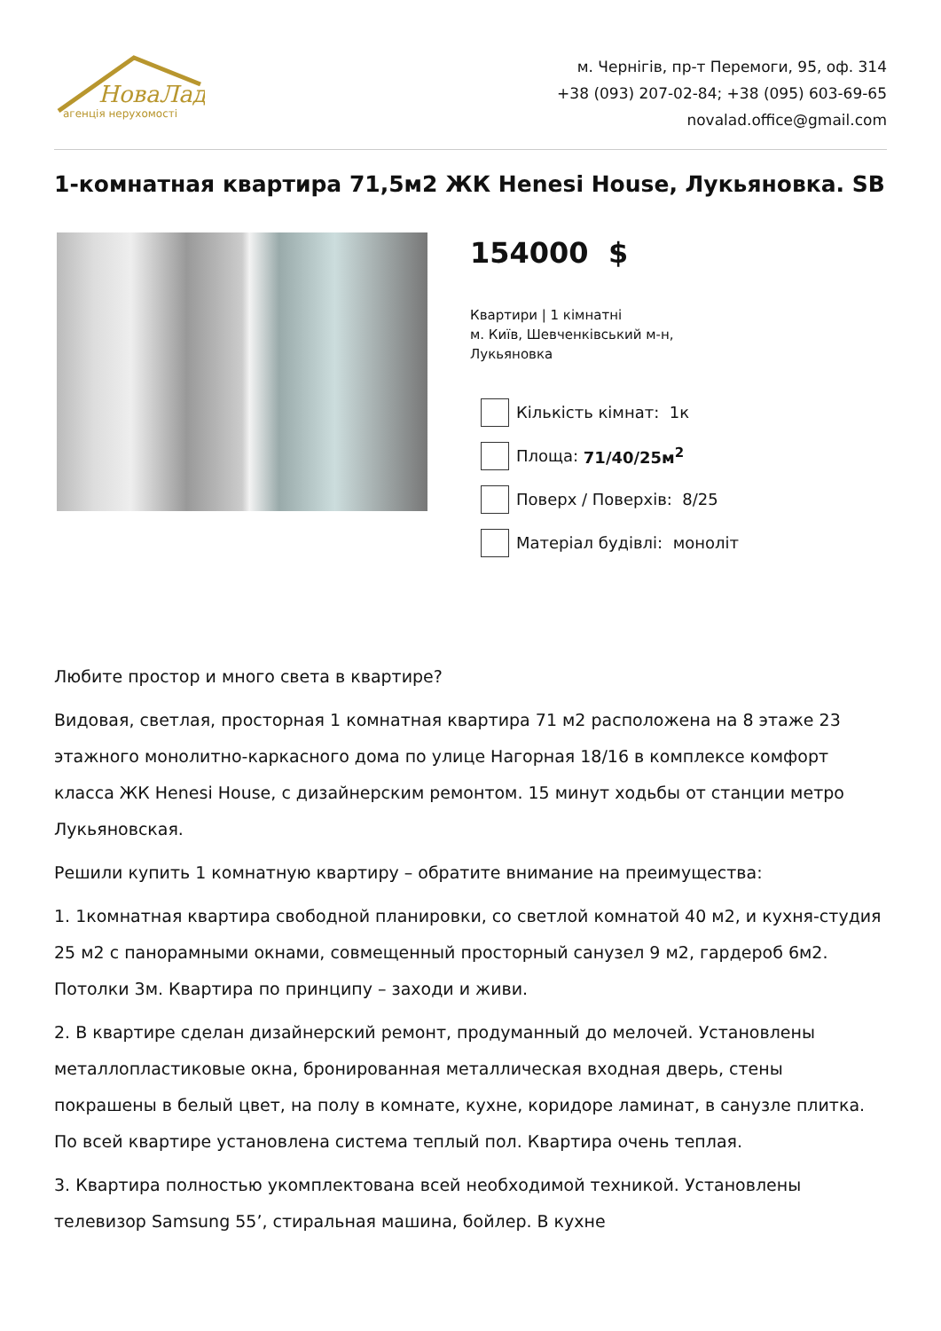НоваЛад
агенція нерухомості
м. Чернігів, пр-т Перемоги, 95, оф. 314
+38 (093) 207-02-84; +38 (095) 603-69-65
novalad.office@gmail.com
1-комнатная квартира 71,5м2 ЖК Henesi House, Лукьяновка. SB
154000 $
Квартири | 1 кімнатні
м. Київ, Шевченківський м-н,
Лукьяновка
Кількість кімнат: 1к
Площа: 71/40/25м<sup>2</sup>
Поверх / Поверхів: 8/25
Матеріал будівлі: моноліт
Любите простор и много света в квартире?
Видовая, светлая, просторная 1 комнатная квартира 71 м2 расположена на 8 этаже 23 этажного монолитно-каркасного дома по улице Нагорная 18/16 в комплексе комфорт класса ЖК Henesi House, с дизайнерским ремонтом. 15 минут ходьбы от станции метро Лукьяновская.
Решили купить 1 комнатную квартиру – обратите внимание на преимущества:
1. 1комнатная квартира свободной планировки, со светлой комнатой 40 м2, и кухня-студия 25 м2 с панорамными окнами, совмещенный просторный санузел 9 м2, гардероб 6м2. Потолки 3м. Квартира по принципу – заходи и живи.
2. В квартире сделан дизайнерский ремонт, продуманный до мелочей. Установлены металлопластиковые окна, бронированная металлическая входная дверь, стены покрашены в белый цвет, на полу в комнате, кухне, коридоре ламинат, в санузле плитка. По всей квартире установлена система теплый пол. Квартира очень теплая.
3. Квартира полностью укомплектована всей необходимой техникой. Установлены телевизор Samsung 55’, стиральная машина, бойлер. В кухне